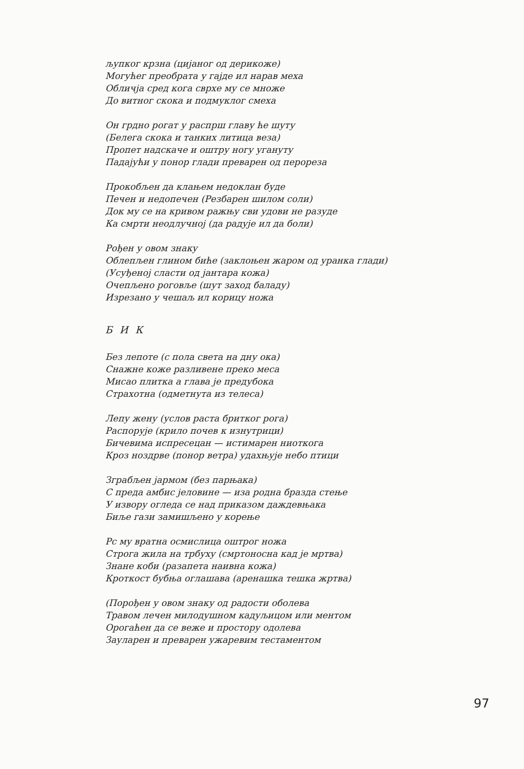љупког крзна (цијаног од дерикоже)
Могућег преобрата у гајде ил нарав меха
Обличја сред кога сврхе му се множе
До витног скока и подмуклог смеха
Он грдно рогат у распрш главу ће шуту
(Белега скока и танких литица веза)
Пропет надскаче и оштру ногу угануту
Падајући у понор глади преварен од перореза
Прокобљен да клањем недоклан буде
Печен и недопечен (Резбарен шилом соли)
Док му се на кривом ражњу сви удови не разуде
Ка смрти неодлучној (да радује ил да боли)
Рођен у овом знаку
Облепљен глином биће (заклоњен жаром од уранка глади)
(Усуђеној сласти од јантара кожа)
Очепљено роговље (шут заход баладу)
Изрезано у чешаљ ил корицу ножа
БИК
Без лепоте (с пола света на дну ока)
Снажне коже разливене преко меса
Мисао плитка а глава је предубока
Страхотна (одметнута из телеса)
Лепу жену (услов раста бритког рога)
Распорује (крило почев к изнутрици)
Бичевима испресецан — истимарен ниоткога
Кроз ноздрве (понор ветра) удахњује небо птици
Зграбљен јармом (без парњака)
С преда амбис јеловине — иза родна бразда стење
У извору огледа се над приказом даждевњака
Биље гази замишљено у корење
Рс му вратна осмислица оштрог ножа
Строга жила на трбуху (смртоносна кад је мртва)
Знане коби (разапета наивна кожа)
Кроткост бубња оглашава (аренашка тешка жртва)
(Порођен у овом знаку од радости оболева
Травом лечен милодушном кадуљицом или ментом
Орогаћен да се веже и простору одолева
Зауларен и преварен ужаревим тестаментом
97